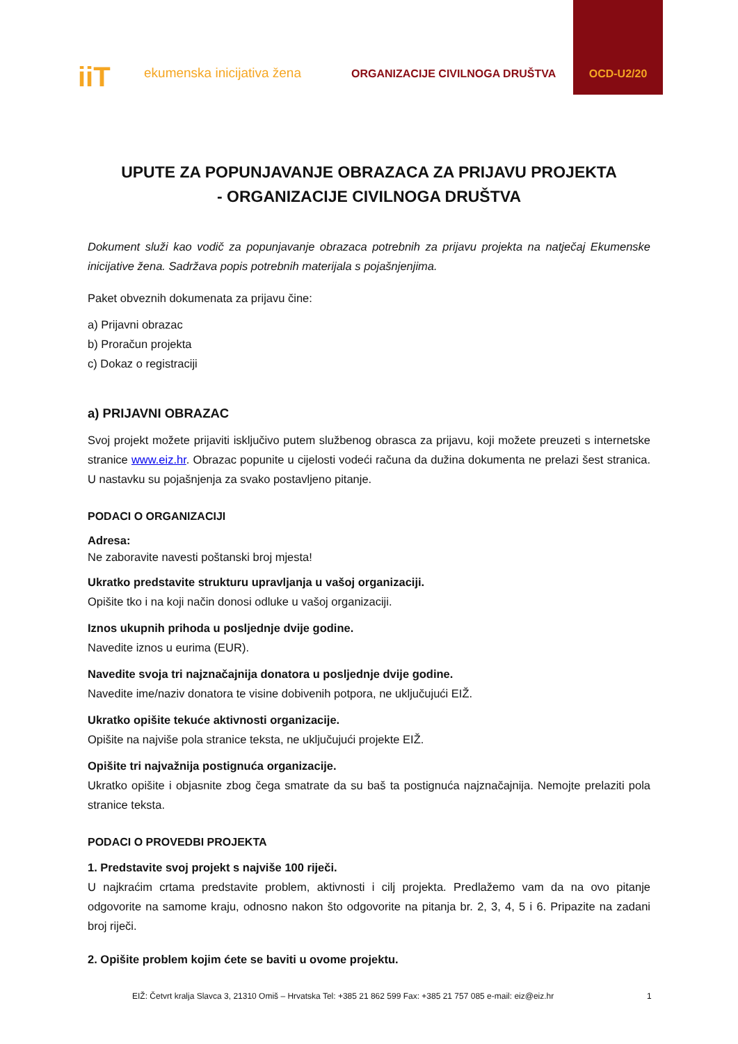iiT ekumenska inicijativa žena ORGANIZACIJE CIVILNOGA DRUŠTVA
OCD-U2/20
UPUTE ZA POPUNJAVANJE OBRAZACA ZA PRIJAVU PROJEKTA
- ORGANIZACIJE CIVILNOGA DRUŠTVA
Dokument služi kao vodič za popunjavanje obrazaca potrebnih za prijavu projekta na natječaj Ekumenske inicijative žena. Sadržava popis potrebnih materijala s pojašnjenjima.
Paket obveznih dokumenata za prijavu čine:
a) Prijavni obrazac
b) Proračun projekta
c) Dokaz o registraciji
a) PRIJAVNI OBRAZAC
Svoj projekt možete prijaviti isključivo putem službenog obrasca za prijavu, koji možete preuzeti s internetske stranice www.eiz.hr. Obrazac popunite u cijelosti vodeći računa da dužina dokumenta ne prelazi šest stranica. U nastavku su pojašnjenja za svako postavljeno pitanje.
PODACI O ORGANIZACIJI
Adresa:
Ne zaboravite navesti poštanski broj mjesta!
Ukratko predstavite strukturu upravljanja u vašoj organizaciji.
Opišite tko i na koji način donosi odluke u vašoj organizaciji.
Iznos ukupnih prihoda u posljednje dvije godine.
Navedite iznos u eurima (EUR).
Navedite svoja tri najznačajnija donatora u posljednje dvije godine.
Navedite ime/naziv donatora te visine dobivenih potpora, ne uključujući EIŽ.
Ukratko opišite tekuće aktivnosti organizacije.
Opišite na najviše pola stranice teksta, ne uključujući projekte EIŽ.
Opišite tri najvažnija postignuća organizacije.
Ukratko opišite i objasnite zbog čega smatrate da su baš ta postignuća najznačajnija. Nemojte prelaziti pola stranice teksta.
PODACI O PROVEDBI PROJEKTA
1. Predstavite svoj projekt s najviše 100 riječi.
U najkraćim crtama predstavite problem, aktivnosti i cilj projekta. Predlažemo vam da na ovo pitanje odgovorite na samome kraju, odnosno nakon što odgovorite na pitanja br. 2, 3, 4, 5 i 6. Pripazite na zadani broj riječi.
2. Opišite problem kojim ćete se baviti u ovome projektu.
EIŽ: Četvrt kralja Slavca 3, 21310 Omiš – Hrvatska Tel: +385 21 862 599 Fax: +385 21 757 085 e-mail: eiz@eiz.hr 1